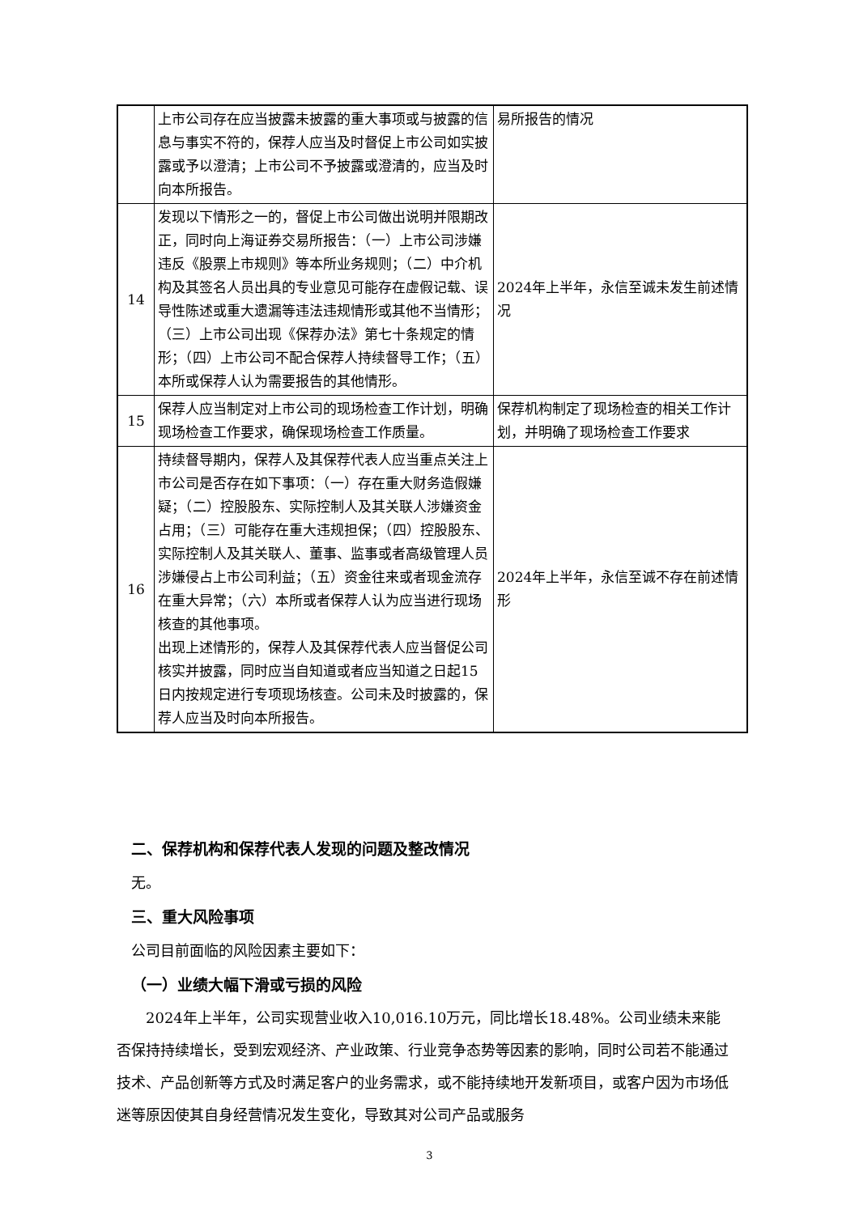| | 上市公司存在应当披露未披露的重大事项或与披露的信息与事实不符的，保荐人应当及时督促上市公司如实披露或予以澄清；上市公司不予披露或澄清的，应当及时向本所报告。 | 易所报告的情况 |
| 14 | 发现以下情形之一的，督促上市公司做出说明并限期改正，同时向上海证券交易所报告：（一）上市公司涉嫌违反《股票上市规则》等本所业务规则；（二）中介机构及其签名人员出具的专业意见可能存在虚假记载、误导性陈述或重大遗漏等违法违规情形或其他不当情形；（三）上市公司出现《保荐办法》第七十条规定的情形；（四）上市公司不配合保荐人持续督导工作；（五）本所或保荐人认为需要报告的其他情形。 | 2024年上半年，永信至诚未发生前述情况 |
| 15 | 保荐人应当制定对上市公司的现场检查工作计划，明确现场检查工作要求，确保现场检查工作质量。 | 保荐机构制定了现场检查的相关工作计划，并明确了现场检查工作要求 |
| 16 | 持续督导期内，保荐人及其保荐代表人应当重点关注上市公司是否存在如下事项：（一）存在重大财务造假嫌疑；（二）控股股东、实际控制人及其关联人涉嫌资金占用；（三）可能存在重大违规担保；（四）控股股东、实际控制人及其关联人、董事、监事或者高级管理人员涉嫌侵占上市公司利益；（五）资金往来或者现金流存在重大异常；（六）本所或者保荐人认为应当进行现场核查的其他事项。 出现上述情形的，保荐人及其保荐代表人应当督促公司核实并披露，同时应当自知道或者应当知道之日起15日内按规定进行专项现场核查。公司未及时披露的，保荐人应当及时向本所报告。 | 2024年上半年，永信至诚不存在前述情形 |
二、保荐机构和保荐代表人发现的问题及整改情况
无。
三、重大风险事项
公司目前面临的风险因素主要如下：
（一）业绩大幅下滑或亏损的风险
2024年上半年，公司实现营业收入10,016.10万元，同比增长18.48%。公司业绩未来能否保持持续增长，受到宏观经济、产业政策、行业竞争态势等因素的影响，同时公司若不能通过技术、产品创新等方式及时满足客户的业务需求，或不能持续地开发新项目，或客户因为市场低迷等原因使其自身经营情况发生变化，导致其对公司产品或服务
3